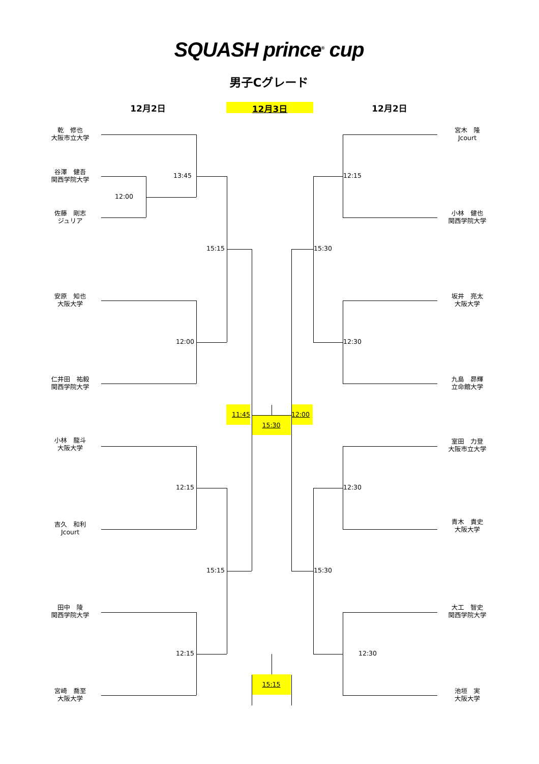SQUASH prince<sup>®</sup> cup
男子Cグレード
12月2日
12月3日
12月2日
乾　修也
大阪市立大学
谷澤　健吾
関西学院大学
13:45
12:00
佐藤　剛志
ジュリア
15:15
安原　知也
大阪大学
12:00
仁井田　祐毅
関西学院大学
11:45
15:30
12:00
小林　龍斗
大阪大学
12:15
吉久　和利
Jcourt
15:15
田中　陵
関西学院大学
12:15
15:15
宮崎　喬至
大阪大学
宮木　隆
Jcourt
12:15
小林　健也
関西学院大学
15:30
坂井　亮太
大阪大学
12:30
九島　昴輝
立命館大学
室田　力登
大阪市立大学
12:30
青木　貴史
大阪大学
15:30
大工　智史
関西学院大学
12:30
池垣　実
大阪大学